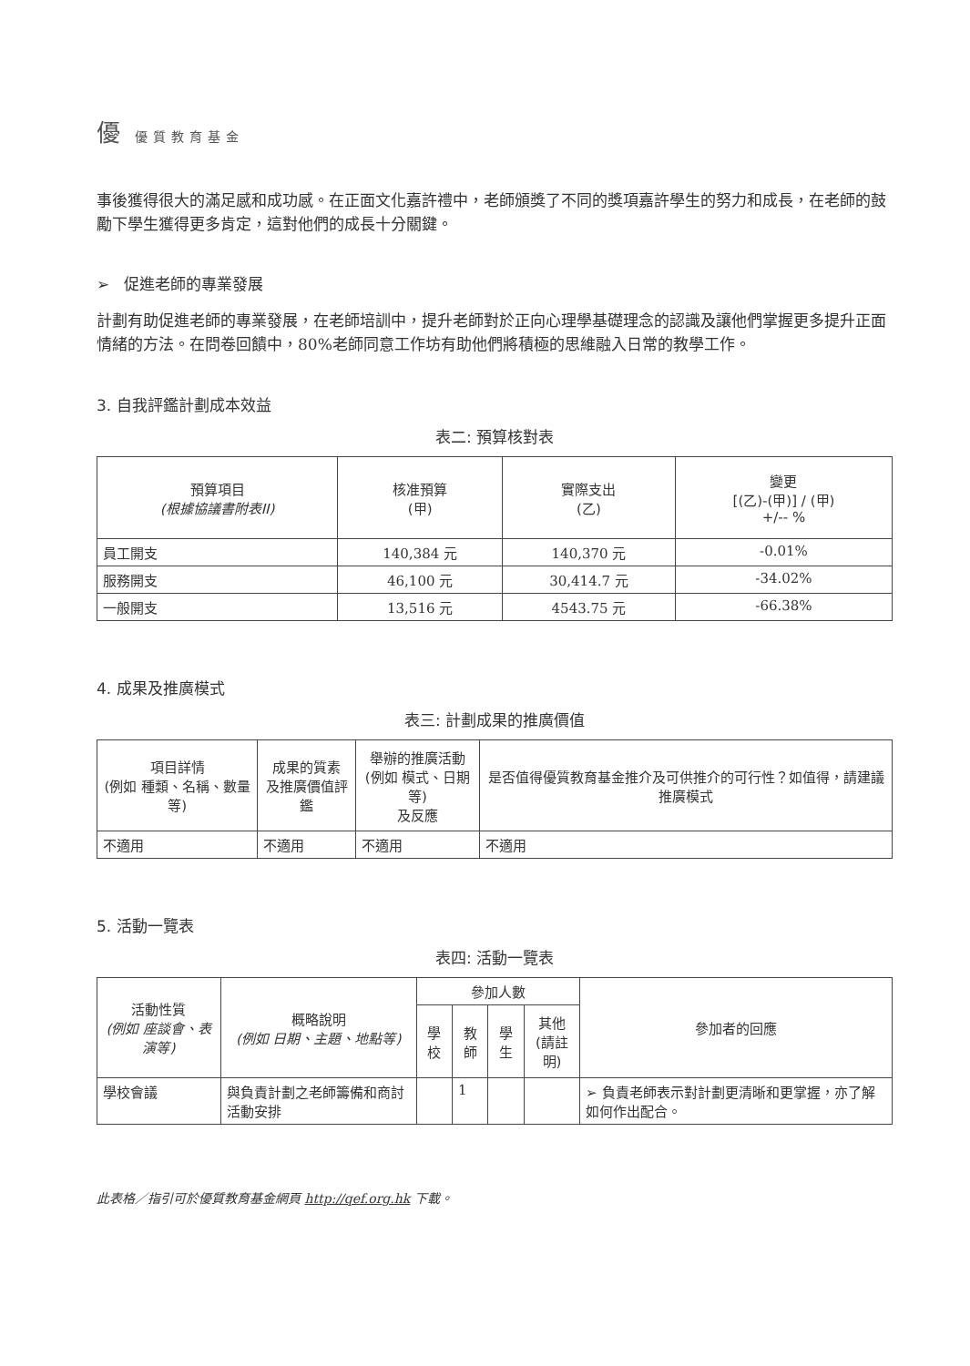優優質教育基金
事後獲得很大的滿足感和成功感。在正面文化嘉許禮中，老師頒獎了不同的獎項嘉許學生的努力和成長，在老師的鼓勵下學生獲得更多肯定，這對他們的成長十分關鍵。
➢ 促進老師的專業發展
計劃有助促進老師的專業發展，在老師培訓中，提升老師對於正向心理學基礎理念的認識及讓他們掌握更多提升正面情緒的方法。在問卷回饋中，80%老師同意工作坊有助他們將積極的思維融入日常的教學工作。
3. 自我評鑑計劃成本效益
表二: 預算核對表
| 預算項目 (根據協議書附表II) | 核准預算 (甲) | 實際支出 (乙) | 變更 [(乙)-(甲)] / (甲) +/-- % |
| --- | --- | --- | --- |
| 員工開支 | 140,384 元 | 140,370 元 | -0.01% |
| 服務開支 | 46,100 元 | 30,414.7 元 | -34.02% |
| 一般開支 | 13,516 元 | 4543.75 元 | -66.38% |
4. 成果及推廣模式
表三: 計劃成果的推廣價值
| 項目詳情 (例如 種類、名稱、數量等) | 成果的質素 及推廣價值評鑑 | 舉辦的推廣活動 (例如 模式、日期等) 及反應 | 是否值得優質教育基金推介及可供推介的可行性？如值得，請建議推廣模式 |
| --- | --- | --- | --- |
| 不適用 | 不適用 | 不適用 | 不適用 |
5. 活動一覽表
表四: 活動一覽表
| 活動性質 (例如 座談會、表演等) | 概略說明 (例如 日期、主題、地點等) | 參加人數 | | | | 參加者的回應 |
| --- | --- | --- | --- | --- | --- | --- |
| | | 學校 | 教師 | 學生 | 其他 (請註明) | |
| 學校會議 | 與負責計劃之老師籌備和商討活動安排 | | 1 | | | ➢ 負責老師表示對計劃更清晰和更掌握，亦了解如何作出配合。 |
此表格／指引可於優質教育基金網頁 http://qef.org.hk 下載。